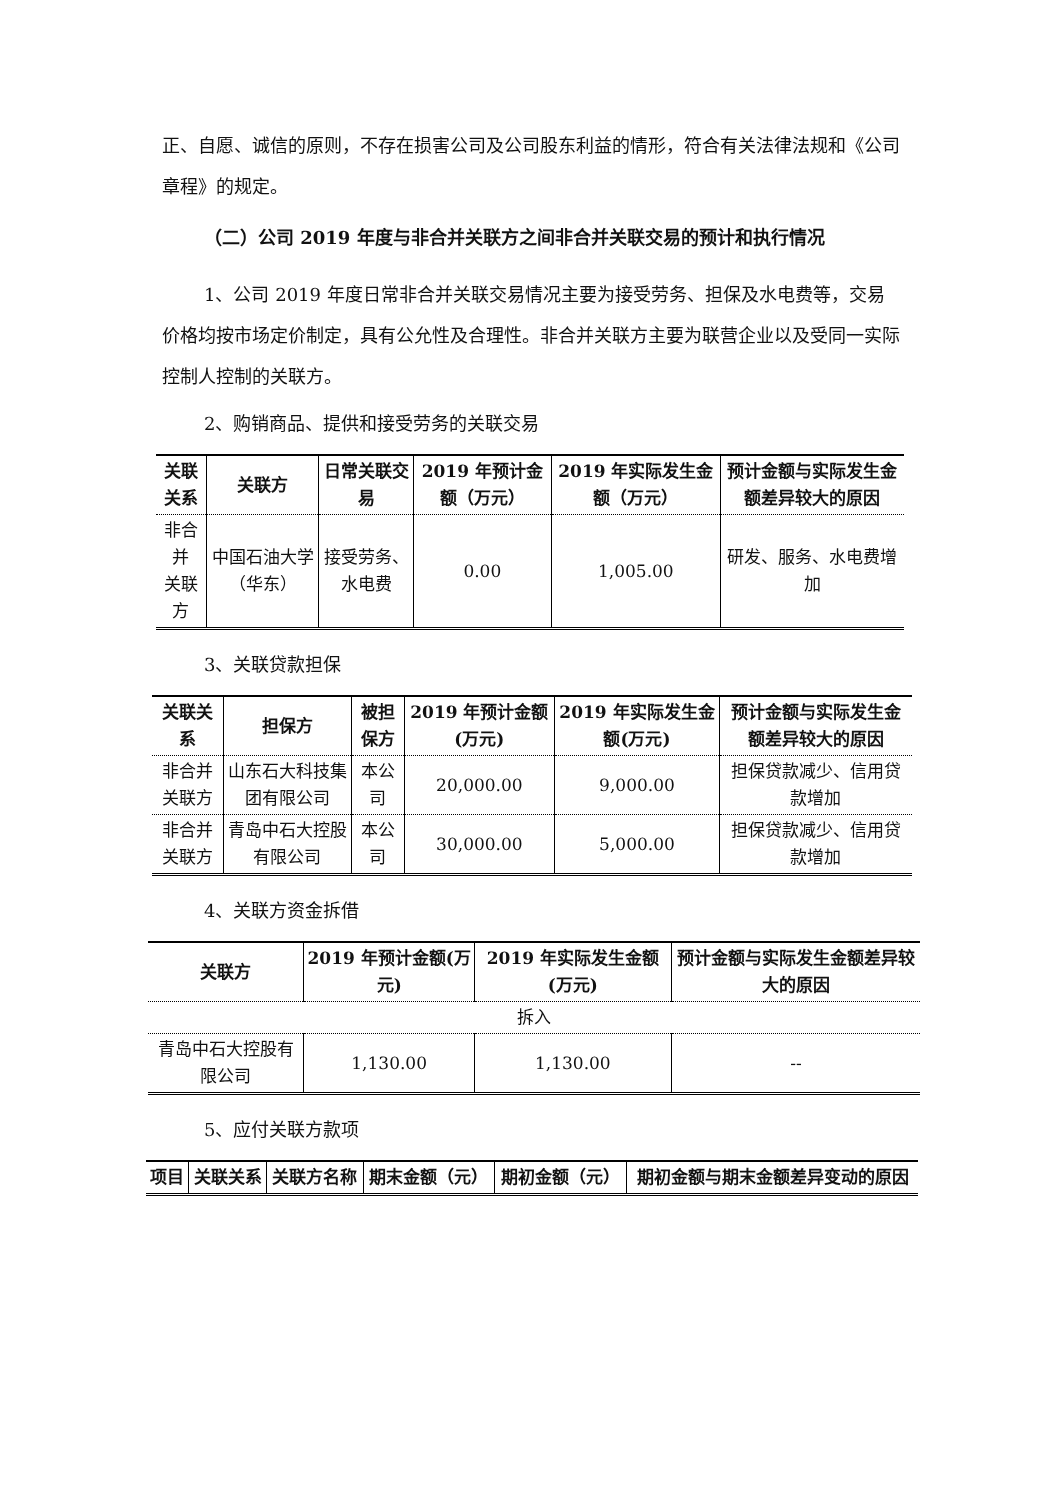正、自愿、诚信的原则，不存在损害公司及公司股东利益的情形，符合有关法律法规和《公司章程》的规定。
（二）公司 2019 年度与非合并关联方之间非合并关联交易的预计和执行情况
1、公司 2019 年度日常非合并关联交易情况主要为接受劳务、担保及水电费等，交易价格均按市场定价制定，具有公允性及合理性。非合并关联方主要为联营企业以及受同一实际控制人控制的关联方。
2、购销商品、提供和接受劳务的关联交易
| 关联关系 | 关联方 | 日常关联交易 | 2019 年预计金额（万元） | 2019 年实际发生金额（万元） | 预计金额与实际发生金额差异较大的原因 |
| --- | --- | --- | --- | --- | --- |
| 非合并 关联方 | 中国石油大学（华东） | 接受劳务、水电费 | 0.00 | 1,005.00 | 研发、服务、水电费增加 |
3、关联贷款担保
| 关联关系 | 担保方 | 被担保方 | 2019 年预计金额(万元) | 2019 年实际发生金额(万元) | 预计金额与实际发生金额差异较大的原因 |
| --- | --- | --- | --- | --- | --- |
| 非合并关联方 | 山东石大科技集团有限公司 | 本公司 | 20,000.00 | 9,000.00 | 担保贷款减少、信用贷款增加 |
| 非合并关联方 | 青岛中石大控股有限公司 | 本公司 | 30,000.00 | 5,000.00 | 担保贷款减少、信用贷款增加 |
4、关联方资金拆借
| 关联方 | 2019 年预计金额(万元) | 2019 年实际发生金额(万元) | 预计金额与实际发生金额差异较大的原因 |
| --- | --- | --- | --- |
| 拆入 | | | |
| 青岛中石大控股有限公司 | 1,130.00 | 1,130.00 | -- |
5、应付关联方款项
| 项目 | 关联关系 | 关联方名称 | 期末金额（元） | 期初金额（元） | 期初金额与期末金额差异变动的原因 |
| --- | --- | --- | --- | --- | --- |